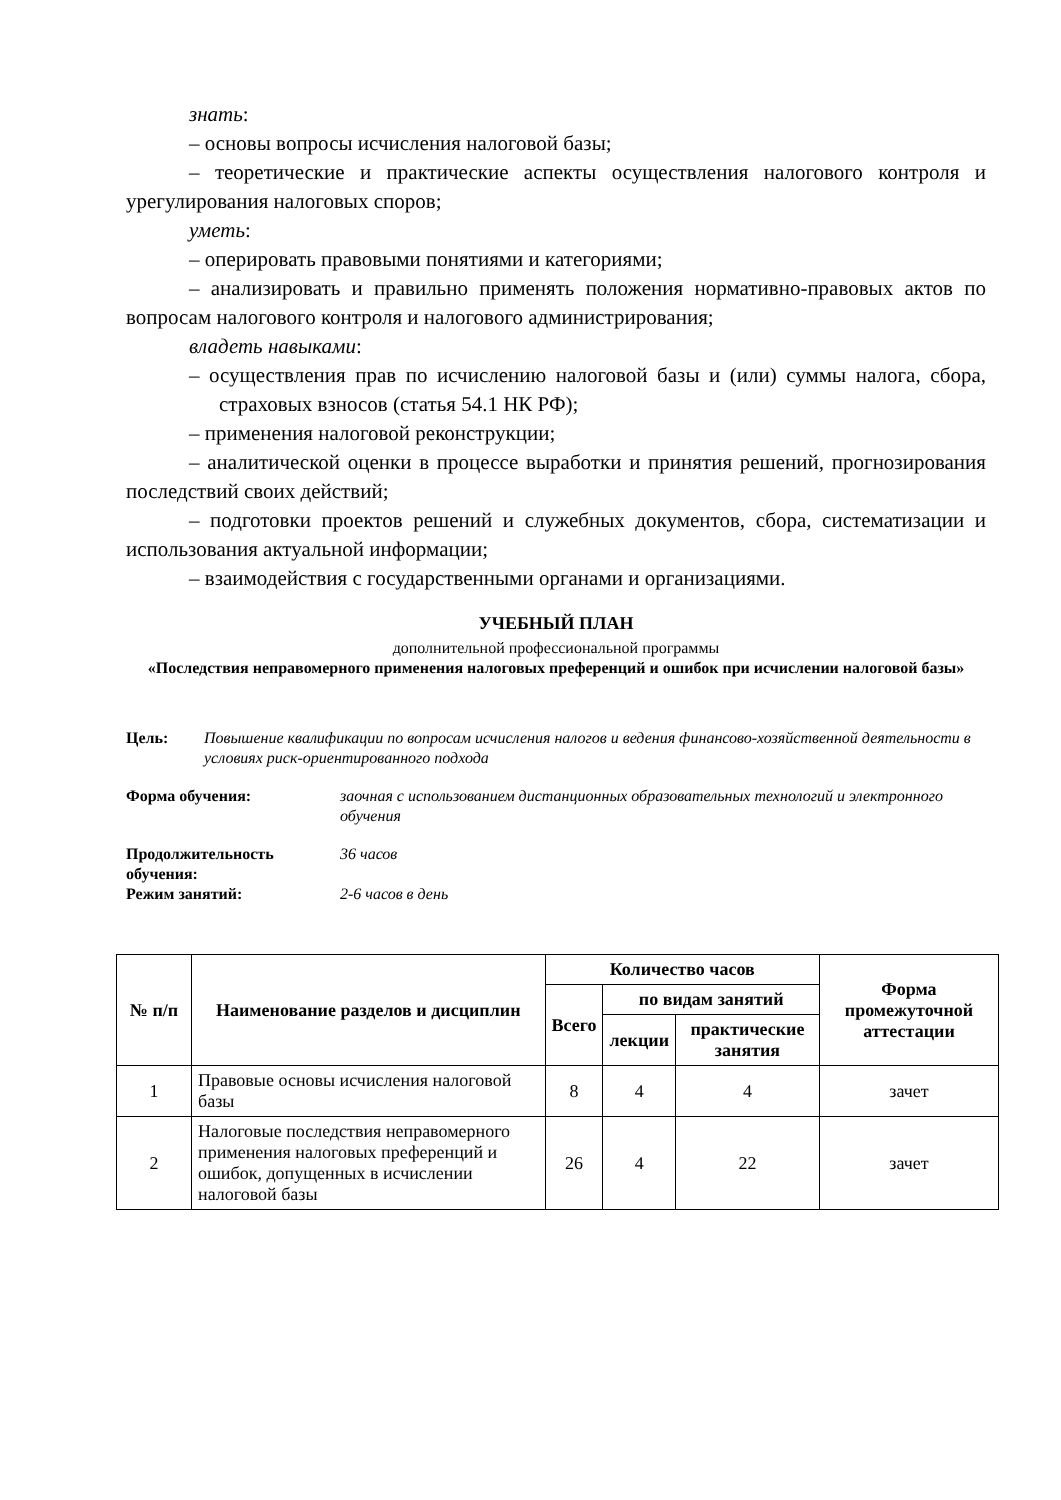знать:
– основы вопросы исчисления налоговой базы;
– теоретические и практические аспекты осуществления налогового контроля и урегулирования налоговых споров;
уметь:
– оперировать правовыми понятиями и категориями;
– анализировать и правильно применять положения нормативно-правовых актов по вопросам налогового контроля и налогового администрирования;
владеть навыками:
– осуществления прав по исчислению налоговой базы и (или) суммы налога, сбора, страховых взносов (статья 54.1 НК РФ);
– применения налоговой реконструкции;
– аналитической оценки в процессе выработки и принятия решений, прогнозирования последствий своих действий;
– подготовки проектов решений и служебных документов, сбора, систематизации и использования актуальной информации;
– взаимодействия с государственными органами и организациями.
УЧЕБНЫЙ ПЛАН
дополнительной профессиональной программы
«Последствия неправомерного применения налоговых преференций и ошибок при исчислении налоговой базы»
Цель: Повышение квалификации по вопросам исчисления налогов и ведения финансово-хозяйственной деятельности в условиях риск-ориентированного подхода
Форма обучения: заочная с использованием дистанционных образовательных технологий и электронного обучения
Продолжительность обучения: 36 часов Режим занятий: 2-6 часов в день
| № п/п | Наименование разделов и дисциплин | Количество часов | | | Форма промежуточной аттестации |
| --- | --- | --- | --- | --- | --- |
| | | Всего | по видам занятий | | |
| | | | лекции | практические занятия | |
| 1 | Правовые основы исчисления налоговой базы | 8 | 4 | 4 | зачет |
| 2 | Налоговые последствия неправомерного применения налоговых преференций и ошибок, допущенных в исчислении налоговой базы | 26 | 4 | 22 | зачет |